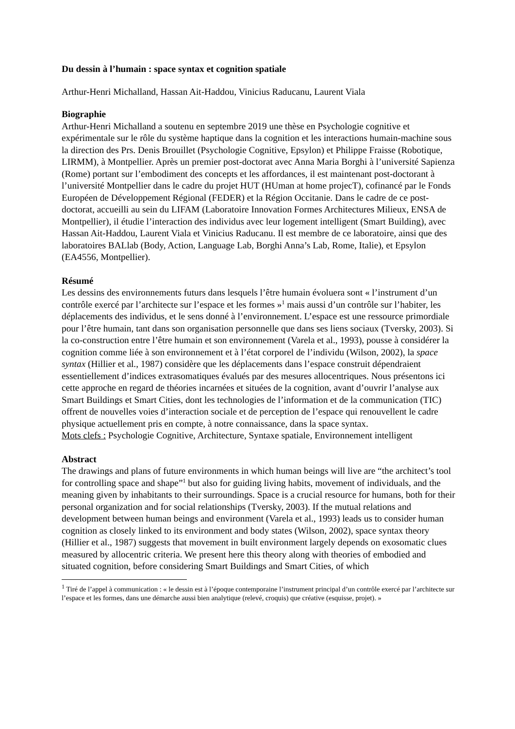Du dessin à l’humain : space syntax et cognition spatiale
Arthur-Henri Michalland, Hassan Ait-Haddou, Vinicius Raducanu, Laurent Viala
Biographie
Arthur-Henri Michalland a soutenu en septembre 2019 une thèse en Psychologie cognitive et expérimentale sur le rôle du système haptique dans la cognition et les interactions humain-machine sous la direction des Prs. Denis Brouillet (Psychologie Cognitive, Epsylon) et Philippe Fraisse (Robotique, LIRMM), à Montpellier. Après un premier post-doctorat avec Anna Maria Borghi à l’université Sapienza (Rome) portant sur l’embodiment des concepts et les affordances, il est maintenant post-doctorant à l’université Montpellier dans le cadre du projet HUT (HUman at home projecT), cofinancé par le Fonds Européen de Développement Régional (FEDER) et la Région Occitanie. Dans le cadre de ce post-doctorat, accueilli au sein du LIFAM (Laboratoire Innovation Formes Architectures Milieux, ENSA de Montpellier), il étudie l’interaction des individus avec leur logement intelligent (Smart Building), avec Hassan Ait-Haddou, Laurent Viala et Vinicius Raducanu. Il est membre de ce laboratoire, ainsi que des laboratoires BALlab (Body, Action, Language Lab, Borghi Anna’s Lab, Rome, Italie), et Epsylon (EA4556, Montpellier).
Résumé
Les dessins des environnements futurs dans lesquels l’être humain évoluera sont « l’instrument d’un contrôle exercé par l’architecte sur l’espace et les formes »<sup>1</sup> mais aussi d’un contrôle sur l’habiter, les déplacements des individus, et le sens donné à l’environnement. L’espace est une ressource primordiale pour l’être humain, tant dans son organisation personnelle que dans ses liens sociaux (Tversky, 2003). Si la co-construction entre l’être humain et son environnement (Varela et al., 1993), pousse à considérer la cognition comme liée à son environnement et à l’état corporel de l’individu (Wilson, 2002), la space syntax (Hillier et al., 1987) considère que les déplacements dans l’espace construit dépendraient essentiellement d’indices extrasomatiques évalués par des mesures allocentriques. Nous présentons ici cette approche en regard de théories incarnées et situées de la cognition, avant d’ouvrir l’analyse aux Smart Buildings et Smart Cities, dont les technologies de l’information et de la communication (TIC) offrent de nouvelles voies d’interaction sociale et de perception de l’espace qui renouvellent le cadre physique actuellement pris en compte, à notre connaissance, dans la space syntax.
Mots clefs : Psychologie Cognitive, Architecture, Syntaxe spatiale, Environnement intelligent
Abstract
The drawings and plans of future environments in which human beings will live are “the architect’s tool for controlling space and shape”<sup>1</sup> but also for guiding living habits, movement of individuals, and the meaning given by inhabitants to their surroundings. Space is a crucial resource for humans, both for their personal organization and for social relationships (Tversky, 2003). If the mutual relations and development between human beings and environment (Varela et al., 1993) leads us to consider human cognition as closely linked to its environment and body states (Wilson, 2002), space syntax theory (Hillier et al., 1987) suggests that movement in built environment largely depends on exosomatic clues measured by allocentric criteria. We present here this theory along with theories of embodied and situated cognition, before considering Smart Buildings and Smart Cities, of which
<sup>1</sup> Tiré de l’appel à communication : « le dessin est à l’époque contemporaine l’instrument principal d’un contrôle exercé par l’architecte sur l’espace et les formes, dans une démarche aussi bien analytique (relevé, croquis) que créative (esquisse, projet). »